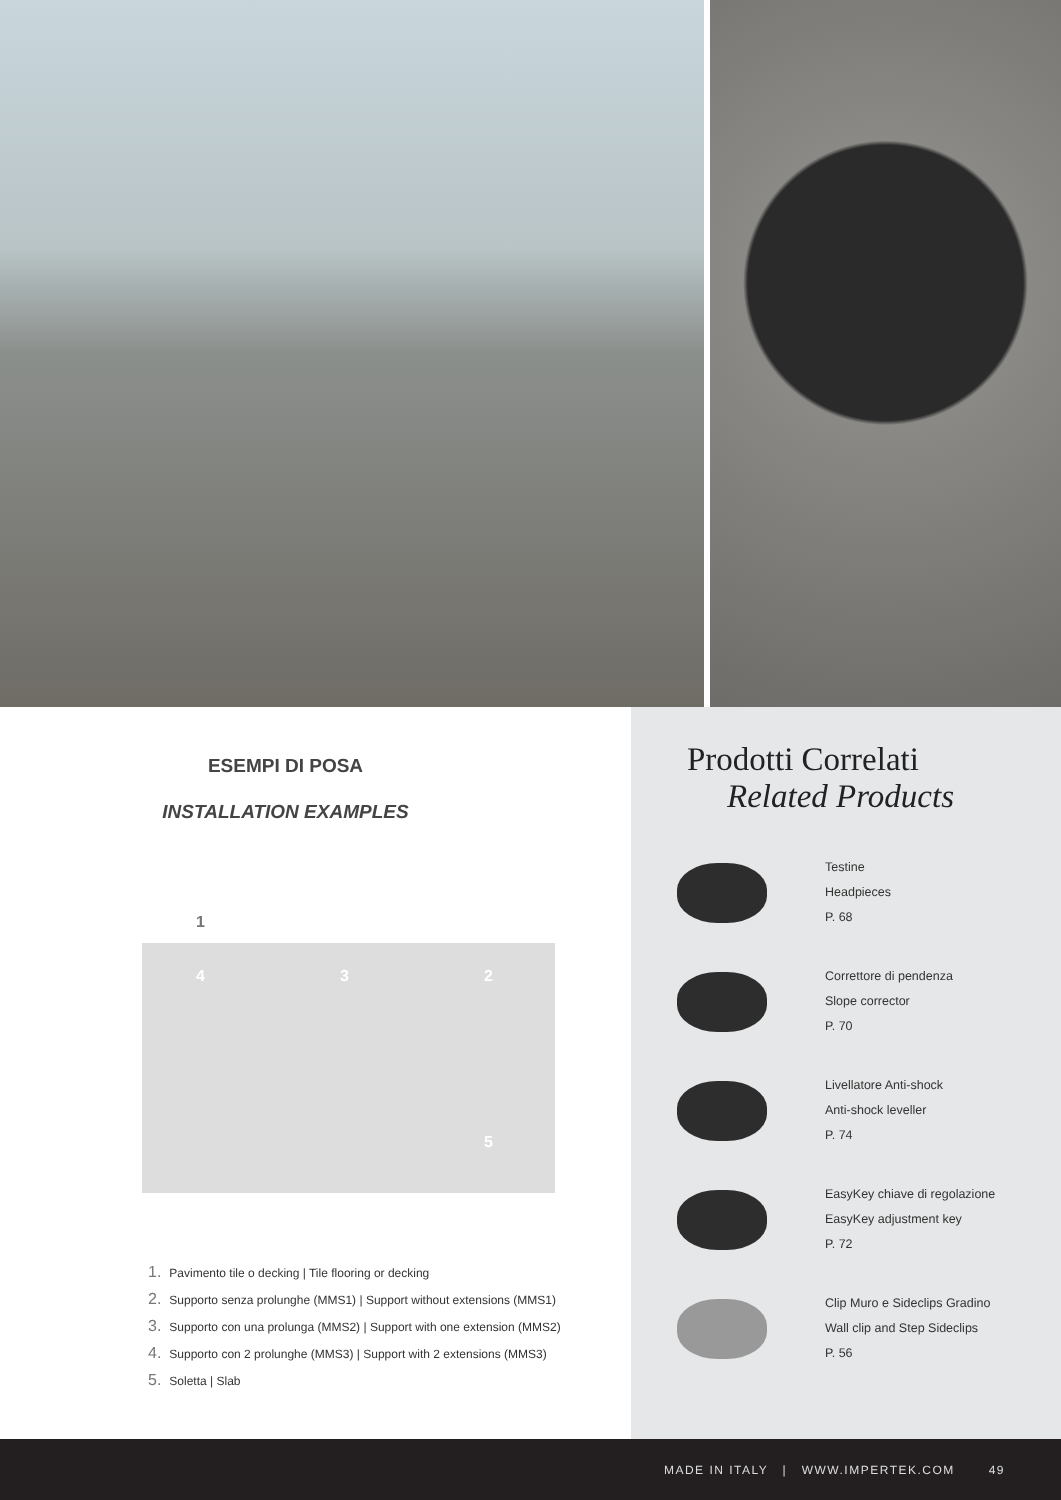ESEMPI DI POSA
INSTALLATION EXAMPLES
1
4 3 2
5
1. Pavimento tile o decking | Tile flooring or decking
2. Supporto senza prolunghe (MMS1) | Support without extensions (MMS1)
3. Supporto con una prolunga (MMS2) | Support with one extension (MMS2)
4. Supporto con 2 prolunghe (MMS3) | Support with 2 extensions (MMS3)
5. Soletta | Slab
Prodotti Correlati
Related Products
Testine
Headpieces
P. 68
Correttore di pendenza
Slope corrector
P. 70
Livellatore Anti-shock
Anti-shock leveller
P. 74
EasyKey chiave di regolazione
EasyKey adjustment key
P. 72
Clip Muro e Sideclips Gradino
Wall clip and Step Sideclips
P. 56
MADE IN ITALY | WWW.IMPERTEK.COM 49